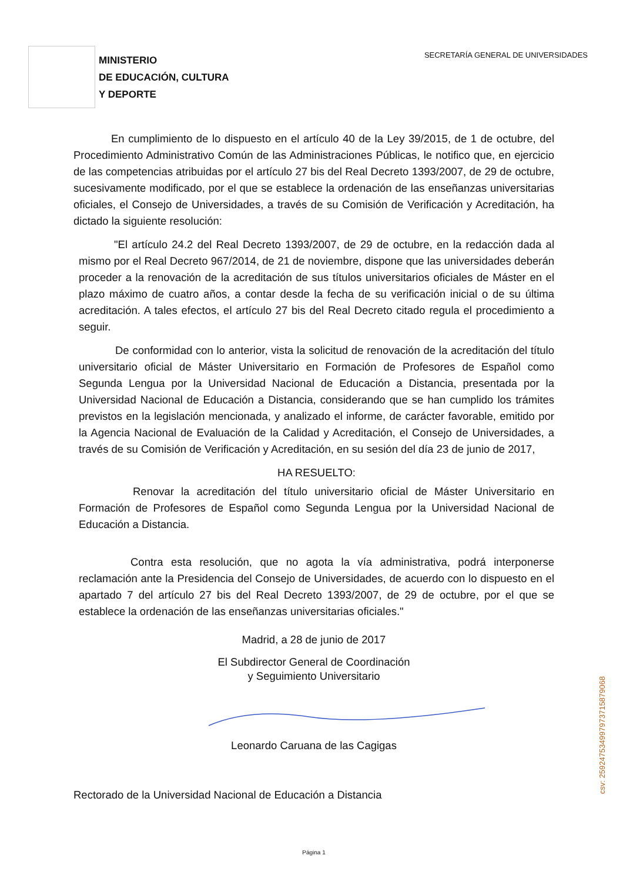MINISTERIO
DE EDUCACIÓN, CULTURA
Y DEPORTE
SECRETARÍA GENERAL DE UNIVERSIDADES
En cumplimiento de lo dispuesto en el artículo 40 de la Ley 39/2015, de 1 de octubre, del Procedimiento Administrativo Común de las Administraciones Públicas, le notifico que, en ejercicio de las competencias atribuidas por el artículo 27 bis del Real Decreto 1393/2007, de 29 de octubre, sucesivamente modificado, por el que se establece la ordenación de las enseñanzas universitarias oficiales, el Consejo de Universidades, a través de su Comisión de Verificación y Acreditación, ha dictado la siguiente resolución:
"El artículo 24.2 del Real Decreto 1393/2007, de 29 de octubre, en la redacción dada al mismo por el Real Decreto 967/2014, de 21 de noviembre, dispone que las universidades deberán proceder a la renovación de la acreditación de sus títulos universitarios oficiales de Máster en el plazo máximo de cuatro años, a contar desde la fecha de su verificación inicial o de su última acreditación. A tales efectos, el artículo 27 bis del Real Decreto citado regula el procedimiento a seguir.
De conformidad con lo anterior, vista la solicitud de renovación de la acreditación del título universitario oficial de Máster Universitario en Formación de Profesores de Español como Segunda Lengua por la Universidad Nacional de Educación a Distancia, presentada por la Universidad Nacional de Educación a Distancia, considerando que se han cumplido los trámites previstos en la legislación mencionada, y analizado el informe, de carácter favorable, emitido por la Agencia Nacional de Evaluación de la Calidad y Acreditación, el Consejo de Universidades, a través de su Comisión de Verificación y Acreditación, en su sesión del día 23 de junio de 2017,
HA RESUELTO:
Renovar la acreditación del título universitario oficial de Máster Universitario en Formación de Profesores de Español como Segunda Lengua por la Universidad Nacional de Educación a Distancia.
Contra esta resolución, que no agota la vía administrativa, podrá interponerse reclamación ante la Presidencia del Consejo de Universidades, de acuerdo con lo dispuesto en el apartado 7 del artículo 27 bis del Real Decreto 1393/2007, de 29 de octubre, por el que se establece la ordenación de las enseñanzas universitarias oficiales."
Madrid, a 28 de junio de 2017
El Subdirector General de Coordinación
y Seguimiento Universitario
Leonardo Caruana de las Cagigas
Rectorado de la Universidad Nacional de Educación a Distancia
Página 1
csv: 259247534997973715879068